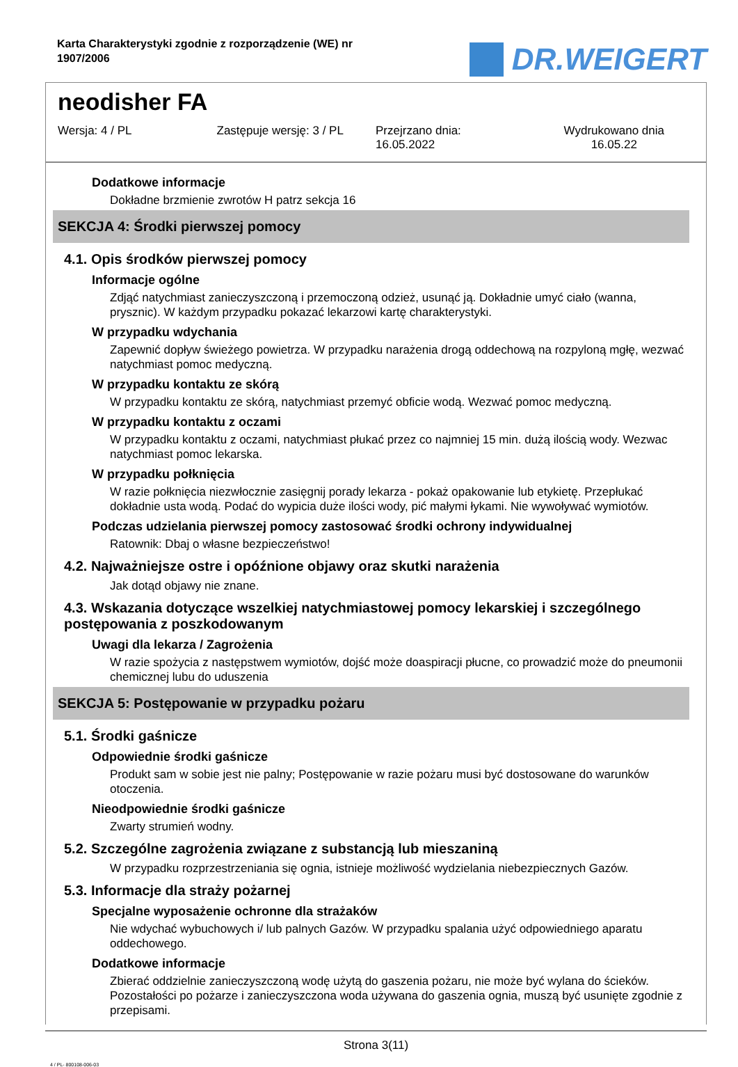Karta Charakterystyki zgodnie z rozporządzenie (WE) nr 1907/2006
DR.WEIGERT
neodisher FA
Wersja: 4 / PL Zastępuje wersję: 3 / PL Przejrzano dnia:
16.05.2022
Wydrukowano dnia
16.05.22
Dodatkowe informacje
Dokładne brzmienie zwrotów H patrz sekcja 16
SEKCJA 4: Środki pierwszej pomocy
4.1. Opis środków pierwszej pomocy
Informacje ogólne
Zdjąć natychmiast zanieczyszczoną i przemoczoną odzież, usunąć ją. Dokładnie umyć ciało (wanna, prysznic). W każdym przypadku pokazać lekarzowi kartę charakterystyki.
W przypadku wdychania
Zapewnić dopływ świeżego powietrza. W przypadku narażenia drogą oddechową na rozpyloną mgłę, wezwać natychmiast pomoc medyczną.
W przypadku kontaktu ze skórą
W przypadku kontaktu ze skórą, natychmiast przemyć obficie wodą. Wezwać pomoc medyczną.
W przypadku kontaktu z oczami
W przypadku kontaktu z oczami, natychmiast płukać przez co najmniej 15 min. dużą ilością wody. Wezwac natychmiast pomoc lekarska.
W przypadku połknięcia
W razie połknięcia niezwłocznie zasięgnij porady lekarza - pokaż opakowanie lub etykietę. Przepłukać dokładnie usta wodą. Podać do wypicia duże ilości wody, pić małymi łykami. Nie wywoływać wymiotów.
Podczas udzielania pierwszej pomocy zastosować środki ochrony indywidualnej
Ratownik: Dbaj o własne bezpieczeństwo!
4.2. Najważniejsze ostre i opóźnione objawy oraz skutki narażenia
Jak dotąd objawy nie znane.
4.3. Wskazania dotyczące wszelkiej natychmiastowej pomocy lekarskiej i szczególnego postępowania z poszkodowanym
Uwagi dla lekarza / Zagrożenia
W razie spożycia z następstwem wymiotów, dojść może doaspiracji płucne, co prowadzić może do pneumonii chemicznej lubu do uduszenia
SEKCJA 5: Postępowanie w przypadku pożaru
5.1. Środki gaśnicze
Odpowiednie środki gaśnicze
Produkt sam w sobie jest nie palny; Postępowanie w razie pożaru musi być dostosowane do warunków otoczenia.
Nieodpowiednie środki gaśnicze
Zwarty strumień wodny.
5.2. Szczególne zagrożenia związane z substancją lub mieszaniną
W przypadku rozprzestrzeniania się ognia, istnieje możliwość wydzielania niebezpiecznych Gazów.
5.3. Informacje dla straży pożarnej
Specjalne wyposażenie ochronne dla strażaków
Nie wdychać wybuchowych i/ lub palnych Gazów. W przypadku spalania użyć odpowiedniego aparatu oddechowego.
Dodatkowe informacje
Zbierać oddzielnie zanieczyszczoną wodę użytą do gaszenia pożaru, nie może być wylana do ścieków. Pozostałości po pożarze i zanieczyszczona woda używana do gaszenia ognia, muszą być usunięte zgodnie z przepisami.
Strona 3(11)
4 / PL- 800108-006-03